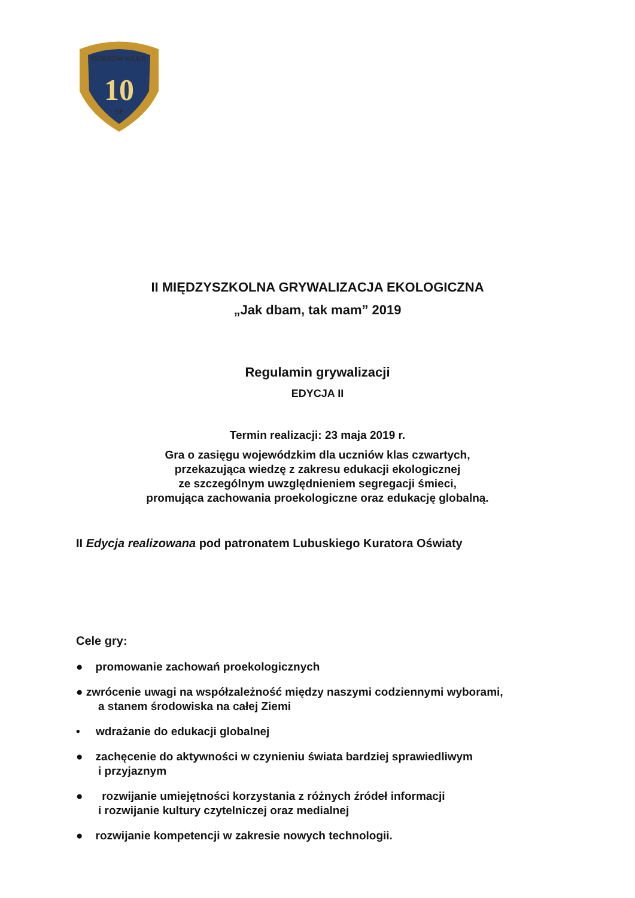10
GORZÓW WLKP.
SP
II MIĘDZYSZKOLNA GRYWALIZACJA EKOLOGICZNA
„Jak dbam, tak mam” 2019
Regulamin grywalizacji
EDYCJA II
Termin realizacji: 23 maja 2019 r.
Gra o zasięgu wojewódzkim dla uczniów klas czwartych,
przekazująca wiedzę z zakresu edukacji ekologicznej
ze szczególnym uwzględnieniem segregacji śmieci,
promująca zachowania proekologiczne oraz edukację globalną.
II Edycja realizowana pod patronatem Lubuskiego Kuratora Oświaty
Cele gry:
● promowanie zachowań proekologicznych
● zwrócenie uwagi na współzależność między naszymi codziennymi wyborami,
a stanem środowiska na całej Ziemi
• wdrażanie do edukacji globalnej
● zachęcenie do aktywności w czynieniu świata bardziej sprawiedliwym
i przyjaznym
● rozwijanie umiejętności korzystania z różnych źródeł informacji
i rozwijanie kultury czytelniczej oraz medialnej
● rozwijanie kompetencji w zakresie nowych technologii.